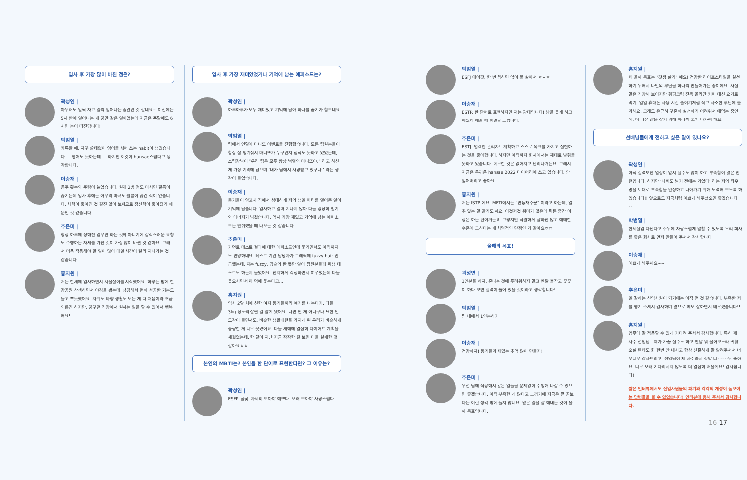입사 후 가장 많이 바뀐 점은?
곽성연 |
아무래도 일찍 자고 일찍 일어나는 습관인 것 같네요~ 이전에는 5시 반에 일어나는 게 꿈만 같은 일이었는데 지금은 주말에도 6시면 눈이 떠진답니다!
박범열 |
카톡할 때, 자꾸 쓸데없이 영어를 섞어 쓰는 habit이 생겼습니다…. 영어도 못하는데…. 하지만 이것이 hansae스럽다고 생각합니다.
이승재 |
음주 횟수와 주량이 늘었습니다. 원래 2병 정도 마시면 필름이 끊기는데 입사 후에는 아무리 마셔도 필름이 끊긴 적이 없습니다. 체력이 좋아진 것 같진 않아 보이므로 정신력이 좋아졌기 때문인 것 같습니다.
추은미 |
항상 하루에 정해진 업무만 하는 것이 아니기에 갑작스러운 요청도 수행하는 자세를 가진 것이 가장 많이 바뀐 것 같아요. 그래서 더욱 적응해야 할 일이 많아 매일 시간이 빨리 지나가는 것 같습니다.
홍지원 |
저는 한세에 입사하면서 서울살이를 시작했어요. 하루는 밤에 한강공원 산책하면서 야경을 봤는데, 상경해서 괜히 성공한 기분도 들고 뿌듯했어요. 자취도 타향 생활도 모든 게 다 처음이라 조금 외롭긴 하지만, 꿈꾸던 직장에서 원하는 일을 할 수 있어서 행복해요!
입사 후 가장 재미있었거나 기억에 남는 에피소드는?
곽성연 |
하루하루가 모두 재미있고 기억에 남아 하나를 꼽기가 힘드네요.
박범열 |
팀에서 연말에 마니또 이벤트를 진행했습니다. 모든 팀원분들이 항상 잘 챙겨줘서 마니또가 누구인지 짐작도 못하고 있었는데, 소팀장님이 “우리 팀은 모두 항상 범열의 마니또야.” 라고 하신 게 가장 기억에 남으며 ‘내가 팀에서 사랑받고 있구나.’ 라는 생각이 들었습니다.
이승재 |
동기들이 양꼬치 집에서 성대하게 저의 생일 파티를 열어준 일이 기억에 남습니다. 입사하고 얼마 지나지 않아 다들 굉장히 헐기와 에너지가 넘쳤습니다. 역시 가장 재밌고 기억에 남는 에피소드는 만취했을 때 나오는 것 같습니다.
추은미 |
가먼트 테스트 결과에 대한 에피소드인데 웃기면서도 아직까지도 민망하네요. 테스트 기관 담당자가 그래픽에 fuzzy hair 언급했는데, 저는 fuzzy, 곱슬의 란 뜻만 알아 팀원분들께 위생 테스트도 하는지 물었어요. 진지하게 걱정하면서 여쭈었는데 다들 웃으시면서 제 덕에 웃는다고…
홍지원 |
입사 2달 차에 친한 여자 동기들끼리 얘기를 나누다가, 다들 3kg 정도씩 살찐 걸 알게 됐어요. 나만 찐 게 아니구나 묘한 안도감이 들면서도, 비슷한 생활패턴을 가지게 된 우리가 비슷하게 증량한 게 너무 웃겼어요. 다들 새해에 열심히 다이어트 계획을 세웠었는데, 한 달이 지난 지금 잠잠한 걸 보면 다들 실패한 것 같아요ㅎㅎ
본인의 MBTI는? 본인을 한 단어로 표현한다면? 그 이유는?
곽성연 |
ESFP. 풀꽃. 자세히 보아야 예쁘다. 오래 보아야 사랑스럽다.
박범열 |
ESFJ 에어팟. 한 번 접하면 없이 못 살아서 ㅎㅅㅎ
이승재 |
ESTP. 한 단어로 표현하자면 저는 광대입니다! 남을 웃게 하고 재밌게 해줄 때 희열을 느낍니다.
추은미 |
ESTJ. 엄격한 관리자!! 계획하고 스스로 목표를 가지고 실현하는 것을 좋아합니다. 하지만 아직까지 회사에서는 제대로 발휘를 못하고 있습니다. 메모한 것은 없어지고 난리나거든요. 그래서 지금은 두꺼운 hansae 2022 다이어리에 쓰고 있습니다. 안 잃어버리고 좋아요.
홍지원 |
저는 ISTP 에요. MBTI에서는 "만능재주꾼" 이라고 하는데, 얼추 맞는 말 같기도 해요. 이것저것 취미가 많은데 뭐든 중간 이상은 하는 편이거든요. 그렇지만 탁월하게 잘하진 않고 애매한 수준에 그친다는 게 치명적인 단점인 거 같아요ㅎㅠ
올해의 목표!
곽성연 |
1인분을 하자. 혼나는 것에 두려워하지 말고 멘탈 붙잡고 꿋꿋이 하다 보면 실력이 늘어 있을 것이라고 생각합니다!
박범열 |
팀 내에서 1인분하기
이승재 |
건강하자! 동기들과 재밌는 추억 많이 만들자!
추은미 |
우선 팀에 적응해서 맡은 일들을 문제없이 수행해 나갈 수 있으면 좋겠습니다. 아직 부족한 게 많다고 느끼기에 지금은 큰 꿈보다는 이런 생각 밖에 들지 않네요. 맡은 일을 잘 해내는 것이 올해 목표입니다.
홍지원 |
제 올해 목표는 "갓생 살기" 에요! 건강한 라이프스타일을 실천하기 위해서 나만의 루틴을 하나씩 만들어가는 중이에요. 사실 말은 거창해 보이지만 휘핑크림 잔뜩 올라간 커피 대신 요거트 먹기, 일일 휴대폰 사용 시간 줄이기처럼 작고 사소한 루틴에 불과해요. 그래도 은근히 꾸준히 실천하기 어려워서 애먹는 중인데, 더 나은 삶을 살기 위해 하나씩 고쳐 나가려 해요.
선배님들에게 전하고 싶은 말이 있나요?
곽성연 |
아직 실력보단 열정이 앞서 실수도 많이 하고 부족함이 많은 인턴입니다. 하지만 ‘나비도 날기 전에는 기었다’ 라는 저의 좌우명을 토대로 부족함을 인정하고 나아가기 위해 노력해 보도록 하겠습니다!! 앞으로도 지금처럼 이쁘게 봐주셨으면 좋겠습니다~!
박범열 |
한세실업 다닌다고 주위에 자랑스럽게 말할 수 있도록 우리 회사를 좋은 회사로 먼저 만들어 주셔서 감사합니다
이승재 |
예쁘게 봐주세요~~
추은미 |
일 잘하는 신입사원이 되기에는 아직 먼 것 같습니다. 부족한 저를 챙겨 주셔서 감사하며 앞으로 메모 잘하면서 배우겠습니다!!
홍지원 |
업무에 잘 적응할 수 있게 기다려 주셔서 감사합니다. 특히 제 사수 선임님.. 제가 가끔 실수도 하고 맨날 뭐 물어보느라 귀찮으실 텐데도 화 한번 안 내시고 항상 친절하게 잘 알려주셔서 너무너무 감사드리고, 선임님이 제 사수라서 정말 너~~~무 좋아요. 너무 오래 기다리시지 않도록 더 열심히 배울게요! 감사합니다!
짧은 인터뷰에서도 신입사원들의 패기와 각각의 개성이 돋보이는 답변들을 볼 수 있었습니다! 인터뷰에 응해 주셔서 감사합니다.
16 17